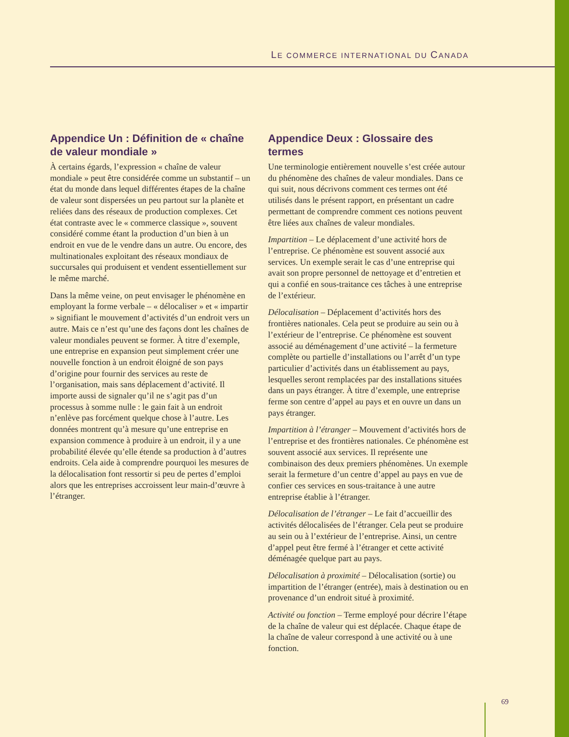LE COMMERCE INTERNATIONAL DU CANADA
Appendice Un : Définition de « chaîne de valeur mondiale »
À certains égards, l’expression « chaîne de valeur mondiale » peut être considérée comme un substantif – un état du monde dans lequel différentes étapes de la chaîne de valeur sont dispersées un peu partout sur la planète et reliées dans des réseaux de production complexes. Cet état contraste avec le « commerce classique », souvent considéré comme étant la production d’un bien à un endroit en vue de le vendre dans un autre. Ou encore, des multinationales exploitant des réseaux mondiaux de succursales qui produisent et vendent essentiellement sur le même marché.
Dans la même veine, on peut envisager le phénomène en employant la forme verbale – « délocaliser » et « impartir » signifiant le mouvement d’activités d’un endroit vers un autre. Mais ce n’est qu’une des façons dont les chaînes de valeur mondiales peuvent se former. À titre d’exemple, une entreprise en expansion peut simplement créer une nouvelle fonction à un endroit éloigné de son pays d’origine pour fournir des services au reste de l’organisation, mais sans déplacement d’activité. Il importe aussi de signaler qu’il ne s’agit pas d’un processus à somme nulle : le gain fait à un endroit n’enlève pas forcément quelque chose à l’autre. Les données montrent qu’à mesure qu’une entreprise en expansion commence à produire à un endroit, il y a une probabilité élevée qu’elle étende sa production à d’autres endroits. Cela aide à comprendre pourquoi les mesures de la délocalisation font ressortir si peu de pertes d’emploi alors que les entreprises accroissent leur main-d’œuvre à l’étranger.
Appendice Deux : Glossaire des termes
Une terminologie entièrement nouvelle s’est créée autour du phénomène des chaînes de valeur mondiales. Dans ce qui suit, nous décrivons comment ces termes ont été utilisés dans le présent rapport, en présentant un cadre permettant de comprendre comment ces notions peuvent être liées aux chaînes de valeur mondiales.
Impartition – Le déplacement d’une activité hors de l’entreprise. Ce phénomène est souvent associé aux services. Un exemple serait le cas d’une entreprise qui avait son propre personnel de nettoyage et d’entretien et qui a confié en sous-traitance ces tâches à une entreprise de l’extérieur.
Délocalisation – Déplacement d’activités hors des frontières nationales. Cela peut se produire au sein ou à l’extérieur de l’entreprise. Ce phénomène est souvent associé au déménagement d’une activité – la fermeture complète ou partielle d’installations ou l’arrêt d’un type particulier d’activités dans un établissement au pays, lesquelles seront remplacées par des installations situées dans un pays étranger. À titre d’exemple, une entreprise ferme son centre d’appel au pays et en ouvre un dans un pays étranger.
Impartition à l’étranger – Mouvement d’activités hors de l’entreprise et des frontières nationales. Ce phénomène est souvent associé aux services. Il représente une combinaison des deux premiers phénomènes. Un exemple serait la fermeture d’un centre d’appel au pays en vue de confier ces services en sous-traitance à une autre entreprise établie à l’étranger.
Délocalisation de l’étranger – Le fait d’accueillir des activités délocalisées de l’étranger. Cela peut se produire au sein ou à l’extérieur de l’entreprise. Ainsi, un centre d’appel peut être fermé à l’étranger et cette activité déménagée quelque part au pays.
Délocalisation à proximité – Délocalisation (sortie) ou impartition de l’étranger (entrée), mais à destination ou en provenance d’un endroit situé à proximité.
Activité ou fonction – Terme employé pour décrire l’étape de la chaîne de valeur qui est déplacée. Chaque étape de la chaîne de valeur correspond à une activité ou à une fonction.
69